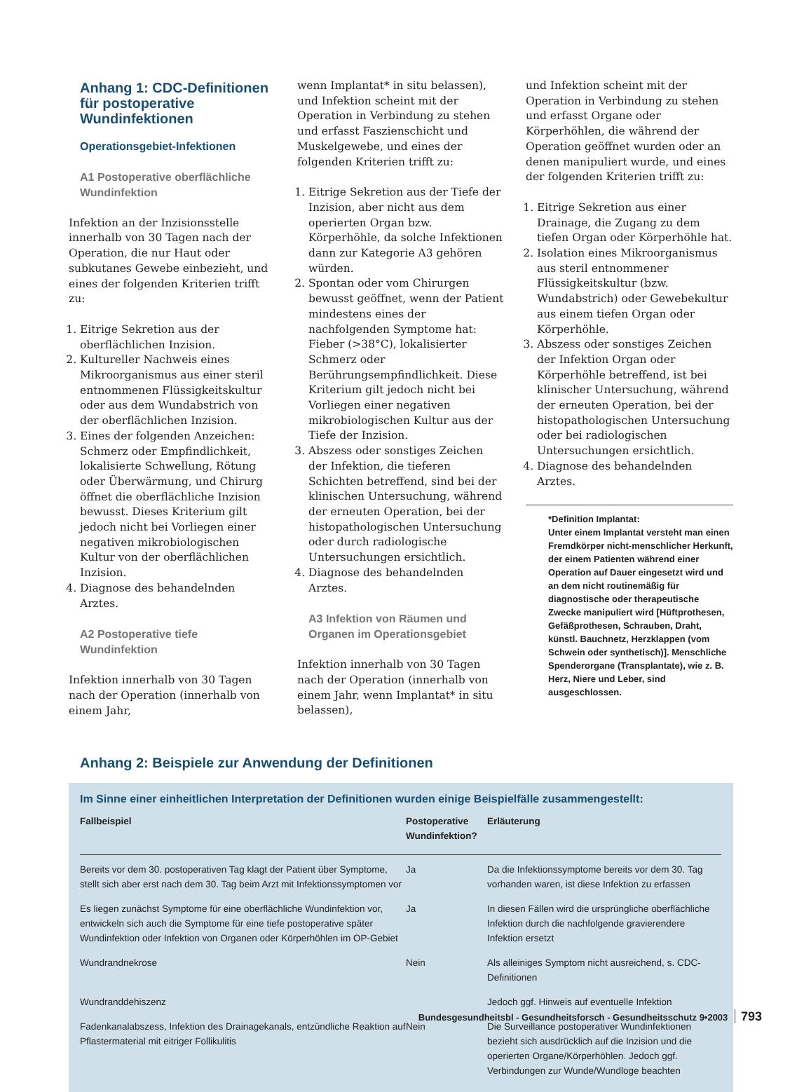Anhang 1: CDC-Definitionen für postoperative Wundinfektionen
Operationsgebiet-Infektionen
A1 Postoperative oberflächliche Wundinfektion
Infektion an der Inzisionsstelle innerhalb von 30 Tagen nach der Operation, die nur Haut oder subkutanes Gewebe einbezieht, und eines der folgenden Kriterien trifft zu:
1. Eitrige Sekretion aus der oberflächlichen Inzision.
2. Kultureller Nachweis eines Mikroorganismus aus einer steril entnommenen Flüssigkeitskultur oder aus dem Wundabstrich von der oberflächlichen Inzision.
3. Eines der folgenden Anzeichen: Schmerz oder Empfindlichkeit, lokalisierte Schwellung, Rötung oder Überwärmung, und Chirurg öffnet die oberflächliche Inzision bewusst. Dieses Kriterium gilt jedoch nicht bei Vorliegen einer negativen mikrobiologischen Kultur von der oberflächlichen Inzision.
4. Diagnose des behandelnden Arztes.
A2 Postoperative tiefe Wundinfektion
Infektion innerhalb von 30 Tagen nach der Operation (innerhalb von einem Jahr,
wenn Implantat* in situ belassen), und Infektion scheint mit der Operation in Verbindung zu stehen und erfasst Faszienschicht und Muskelgewebe, und eines der folgenden Kriterien trifft zu:
1. Eitrige Sekretion aus der Tiefe der Inzision, aber nicht aus dem operierten Organ bzw. Körperhöhle, da solche Infektionen dann zur Kategorie A3 gehören würden.
2. Spontan oder vom Chirurgen bewusst geöffnet, wenn der Patient mindestens eines der nachfolgenden Symptome hat: Fieber (>38°C), lokalisierter Schmerz oder Berührungsempfindlichkeit. Diese Kriterium gilt jedoch nicht bei Vorliegen einer negativen mikrobiologischen Kultur aus der Tiefe der Inzision.
3. Abszess oder sonstiges Zeichen der Infektion, die tieferen Schichten betreffend, sind bei der klinischen Untersuchung, während der erneuten Operation, bei der histopathologischen Untersuchung oder durch radiologische Untersuchungen ersichtlich.
4. Diagnose des behandelnden Arztes.
A3 Infektion von Räumen und Organen im Operationsgebiet
Infektion innerhalb von 30 Tagen nach der Operation (innerhalb von einem Jahr, wenn Implantat* in situ belassen),
und Infektion scheint mit der Operation in Verbindung zu stehen und erfasst Organe oder Körperhöhlen, die während der Operation geöffnet wurden oder an denen manipuliert wurde, und eines der folgenden Kriterien trifft zu:
1. Eitrige Sekretion aus einer Drainage, die Zugang zu dem tiefen Organ oder Körperhöhle hat.
2. Isolation eines Mikroorganismus aus steril entnommener Flüssigkeitskultur (bzw. Wundabstrich) oder Gewebekultur aus einem tiefen Organ oder Körperhöhle.
3. Abszess oder sonstiges Zeichen der Infektion Organ oder Körperhöhle betreffend, ist bei klinischer Untersuchung, während der erneuten Operation, bei der histopathologischen Untersuchung oder bei radiologischen Untersuchungen ersichtlich.
4. Diagnose des behandelnden Arztes.
*Definition Implantat:
Unter einem Implantat versteht man einen Fremdkörper nicht-menschlicher Herkunft, der einem Patienten während einer Operation auf Dauer eingesetzt wird und an dem nicht routinemäßig für diagnostische oder therapeutische Zwecke manipuliert wird [Hüftprothesen, Gefäßprothesen, Schrauben, Draht, künstl. Bauchnetz, Herzklappen (vom Schwein oder synthetisch)]. Menschliche Spenderorgane (Transplantate), wie z. B. Herz, Niere und Leber, sind ausgeschlossen.
Anhang 2: Beispiele zur Anwendung der Definitionen
Im Sinne einer einheitlichen Interpretation der Definitionen wurden einige Beispielfälle zusammengestellt:
| Fallbeispiel | Postoperative Wundinfektion? | Erläuterung |
| --- | --- | --- |
| Bereits vor dem 30. postoperativen Tag klagt der Patient über Symptome, stellt sich aber erst nach dem 30. Tag beim Arzt mit Infektionssymptomen vor | Ja | Da die Infektionssymptome bereits vor dem 30. Tag vorhanden waren, ist diese Infektion zu erfassen |
| Es liegen zunächst Symptome für eine oberflächliche Wundinfektion vor, entwickeln sich auch die Symptome für eine tiefe postoperative später Wundinfektion oder Infektion von Organen oder Körperhöhlen im OP-Gebiet | Ja | In diesen Fällen wird die ursprüngliche oberflächliche Infektion durch die nachfolgende gravierendere Infektion ersetzt |
| Wundrandnekrose | Nein | Als alleiniges Symptom nicht ausreichend, s. CDC-Definitionen |
| Wundranddehiszenz | | Jedoch ggf. Hinweis auf eventuelle Infektion |
| Fadenkanalabszess, Infektion des Drainagekanals, entzündliche Reaktion auf Pflastermaterial mit eitriger Follikulitis | Nein | Die Surveillance postoperativer Wundinfektionen bezieht sich ausdrücklich auf die Inzision und die operierten Organe/Körperhöhlen. Jedoch ggf. Verbindungen zur Wunde/Wundloge beachten |
Bundesgesundheitsbl - Gesundheitsforsch - Gesundheitsschutz 9•2003 793